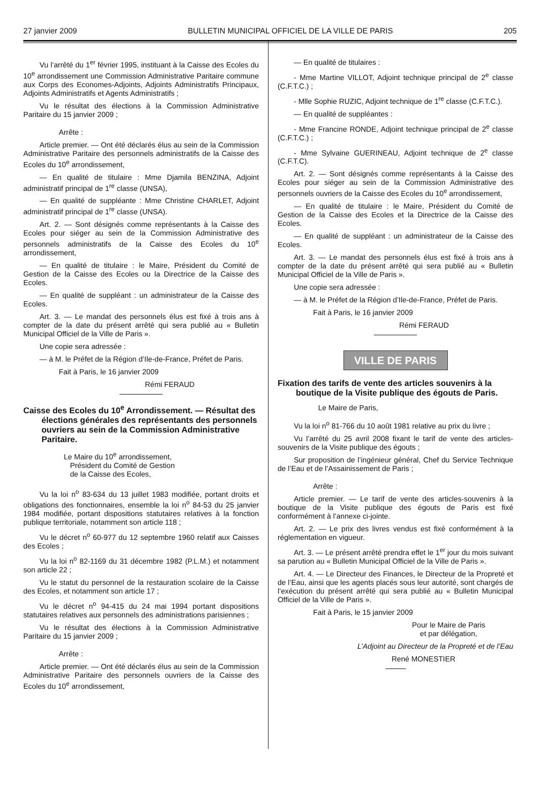27 janvier 2009 BULLETIN MUNICIPAL OFFICIEL DE LA VILLE DE PARIS 205
Vu l’arrêté du 1<sup>er</sup> février 1995, instituant à la Caisse des Ecoles du 10<sup>e</sup> arrondissement une Commission Administrative Paritaire commune aux Corps des Economes-Adjoints, Adjoints Administratifs Principaux, Adjoints Administratifs et Agents Administratifs ;
Vu le résultat des élections à la Commission Administrative Paritaire du 15 janvier 2009 ;
Arrête :
Article premier. — Ont été déclarés élus au sein de la Commission Administrative Paritaire des personnels administratifs de la Caisse des Ecoles du 10<sup>e</sup> arrondissement,
— En qualité de titulaire : Mme Djamila BENZINA, Adjoint administratif principal de 1<sup>re</sup> classe (UNSA),
— En qualité de suppléante : Mme Christine CHARLET, Adjoint administratif principal de 1<sup>re</sup> classe (UNSA).
Art. 2. — Sont désignés comme représentants à la Caisse des Ecoles pour siéger au sein de la Commission Administrative des personnels administratifs de la Caisse des Ecoles du 10<sup>e</sup> arrondissement,
— En qualité de titulaire : le Maire, Président du Comité de Gestion de la Caisse des Ecoles ou la Directrice de la Caisse des Ecoles.
— En qualité de suppléant : un administrateur de la Caisse des Ecoles.
Art. 3. — Le mandat des personnels élus est fixé à trois ans à compter de la date du présent arrêté qui sera publié au « Bulletin Municipal Officiel de la Ville de Paris ».
Une copie sera adressée :
— à M. le Préfet de la Région d’Ile-de-France, Préfet de Paris.
Fait à Paris, le 16 janvier 2009
Rémi FERAUD
Caisse des Ecoles du 10<sup>e</sup> Arrondissement. — Résultat des élections générales des représentants des personnels ouvriers au sein de la Commission Administrative Paritaire.
Le Maire du 10<sup>e</sup> arrondissement,
Président du Comité de Gestion
de la Caisse des Ecoles,
Vu la loi n<sup>o</sup> 83-634 du 13 juillet 1983 modifiée, portant droits et obligations des fonctionnaires, ensemble la loi n<sup>o</sup> 84-53 du 25 janvier 1984 modifiée, portant dispositions statutaires relatives à la fonction publique territoriale, notamment son article 118 ;
Vu le décret n<sup>o</sup> 60-977 du 12 septembre 1960 relatif aux Caisses des Ecoles ;
Vu la loi n<sup>o</sup> 82-1169 du 31 décembre 1982 (P.L.M.) et notamment son article 22 ;
Vu le statut du personnel de la restauration scolaire de la Caisse des Ecoles, et notamment son article 17 ;
Vu le décret n<sup>o</sup> 94-415 du 24 mai 1994 portant dispositions statutaires relatives aux personnels des administrations parisiennes ;
Vu le résultat des élections à la Commission Administrative Paritaire du 15 janvier 2009 ;
Arrête :
Article premier. — Ont été déclarés élus au sein de la Commission Administrative Paritaire des personnels ouvriers de la Caisse des Ecoles du 10<sup>e</sup> arrondissement,
— En qualité de titulaires :
- Mme Martine VILLOT, Adjoint technique principal de 2<sup>e</sup> classe (C.F.T.C.) ;
- Mlle Sophie RUZIC, Adjoint technique de 1<sup>re</sup> classe (C.F.T.C.).
— En qualité de suppléantes :
- Mme Francine RONDE, Adjoint technique principal de 2<sup>e</sup> classe (C.F.T.C.) ;
- Mme Sylvaine GUERINEAU, Adjoint technique de 2<sup>e</sup> classe (C.F.T.C).
Art. 2. — Sont désignés comme représentants à la Caisse des Ecoles pour siéger au sein de la Commission Administrative des personnels ouvriers de la Caisse des Ecoles du 10<sup>e</sup> arrondissement,
— En qualité de titulaire : le Maire, Président du Comité de Gestion de la Caisse des Ecoles et la Directrice de la Caisse des Ecoles.
— En qualité de suppléant : un administrateur de la Caisse des Ecoles.
Art. 3. — Le mandat des personnels élus est fixé à trois ans à compter de la date du présent arrêté qui sera publié au « Bulletin Municipal Officiel de la Ville de Paris ».
Une copie sera adressée :
— à M. le Préfet de la Région d’Ile-de-France, Préfet de Paris.
Fait à Paris, le 16 janvier 2009
Rémi FERAUD
VILLE DE PARIS
Fixation des tarifs de vente des articles souvenirs à la boutique de la Visite publique des égouts de Paris.
Le Maire de Paris,
Vu la loi n<sup>o</sup> 81-766 du 10 août 1981 relative au prix du livre ;
Vu l’arrêté du 25 avril 2008 fixant le tarif de vente des articles-souvenirs de la Visite publique des égouts ;
Sur proposition de l’ingénieur général, Chef du Service Technique de l’Eau et de l’Assainissement de Paris ;
Arrête :
Article premier. — Le tarif de vente des articles-souvenirs à la boutique de la Visite publique des égouts de Paris est fixé conformément à l’annexe ci-jointe.
Art. 2. — Le prix des livres vendus est fixé conformément à la réglementation en vigueur.
Art. 3. — Le présent arrêté prendra effet le 1<sup>er</sup> jour du mois suivant sa parution au « Bulletin Municipal Officiel de la Ville de Paris ».
Art. 4. — Le Directeur des Finances, le Directeur de la Propreté et de l’Eau, ainsi que les agents placés sous leur autorité, sont chargés de l’exécution du présent arrêté qui sera publié au « Bulletin Municipal Officiel de la Ville de Paris ».
Fait à Paris, le 15 janvier 2009
Pour le Maire de Paris
et par délégation,
L’Adjoint au Directeur de la Propreté et de l’Eau
René MONESTIER